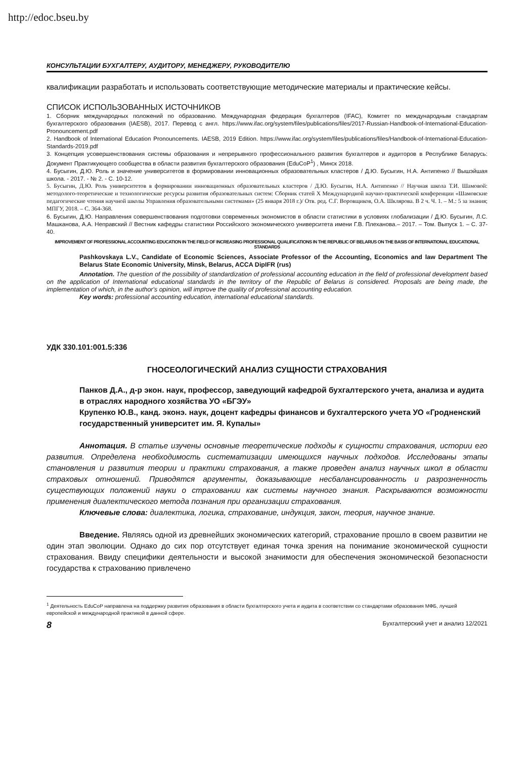http://edoc.bseu.by
КОНСУЛЬТАЦИИ БУХГАЛТЕРУ, АУДИТОРУ, МЕНЕДЖЕРУ, РУКОВОДИТЕЛЮ
квалификации разработать и использовать соответствующие методические материалы и практические кейсы.
СПИСОК ИСПОЛЬЗОВАННЫХ ИСТОЧНИКОВ
1. Сборник международных положений по образованию. Международная федерация бухгалтеров (IFAC), Комитет по международным стандартам бухгалтерского образования (IAESB), 2017. Перевод с англ. https://www.ifac.org/system/files/publications/files/2017-Russian-Handbook-of-International-Education-Pronouncement.pdf
2. Handbook of International Education Pronouncements. IAESB, 2019 Edition. https://www.ifac.org/system/files/publications/files/Handbook-of-International-Education-Standards-2019.pdf
3. Концепция усовершенствования системы образования и непрерывного профессионального развития бухгалтеров и аудиторов в Республике Беларусь: Документ Практикующего сообщества в области развития бухгалтерского образования (EduCoP<sup>1</sup>) , Минск 2018.
4. Бусыгин, Д.Ю. Роль и значение университетов в формировании инновационных образовательных кластеров / Д.Ю. Бусыгин, Н.А. Антипенко // Вышэйшая школа. - 2017. - № 2. - С. 10-12.
5. Бусыгин, Д.Ю. Роль университетов в формировании инновационных образовательных кластеров / Д.Ю. Бусыгин, Н.А. Антипенко // Научная школа Т.И. Шамовой: методолого-теоретические и технологические ресурсы развития образовательных систем: Сборник статей X Международной научно-практической конференции «Шамовские педагогические чтения научной школы Управления образовательными системами» (25 января 2018 г.)/ Отв. ред. С.Г. Воровщиков, О.А. Шклярова. В 2 ч. Ч. 1. – М.: 5 за знания; МПГУ, 2018. – С. 364-368.
6. Бусыгин, Д.Ю. Направления совершенствования подготовки современных экономистов в области статистики в условиях глобализации / Д.Ю. Бусыгин, Л.С. Машканова, А.А. Неправский // Вестник кафедры статистики Российского экономического университета имени Г.В. Плеханова.– 2017. – Том. Выпуск 1. – С. 37-40.
IMPROVEMENT OF PROFESSIONAL ACCOUNTING EDUCATION IN THE FIELD OF INCREASING PROFESSIONAL QUALIFICATIONS IN THE REPUBLIC OF BELARUS ON THE BASIS OF INTERNATIONAL EDUCATIONAL STANDARDS
Pashkovskaya L.V., Candidate of Economic Sciences, Associate Professor of the Accounting, Economics and law Department The Belarus State Economic University, Minsk, Belarus, ACCA DipIFR (rus)
Annotation. The question of the possibility of standardization of professional accounting education in the field of professional development based on the application of International educational standards in the territory of the Republic of Belarus is considered. Proposals are being made, the implementation of which, in the author's opinion, will improve the quality of professional accounting education.
Key words: professional accounting education, international educational standards.
УДК 330.101:001.5:336
ГНОСЕОЛОГИЧЕСКИЙ АНАЛИЗ СУЩНОСТИ СТРАХОВАНИЯ
Панков Д.А., д-р экон. наук, профессор, заведующий кафедрой бухгалтерского учета, анализа и аудита в отраслях народного хозяйства УО «БГЭУ»
Крупенко Ю.В., канд. эконэ. наук, доцент кафедры финансов и бухгалтерского учета УО «Гродненский государственный университет им. Я. Купалы»
Аннотация. В статье изучены основные теоретические подходы к сущности страхования, истории его развития. Определена необходимость систематизации имеющихся научных подходов. Исследованы этапы становления и развития теории и практики страхования, а также проведен анализ научных школ в области страховых отношений. Приводятся аргументы, доказывающие несбалансированность и разрозненность существующих положений науки о страховании как системы научного знания. Раскрываются возможности применения диалектического метода познания при организации страхования.
Ключевые слова: диалектика, логика, страхование, индукция, закон, теория, научное знание.
Введение. Являясь одной из древнейших экономических категорий, страхование прошло в своем развитии не один этап эволюции. Однако до сих пор отсутствует единая точка зрения на понимание экономической сущности страхования. Ввиду специфики деятельности и высокой значимости для обеспечения экономической безопасности государства к страхованию привлечено
<sup>1</sup> Деятельность EduCoP направлена на поддержку развития образования в области бухгалтерского учета и аудита в соответствии со стандартами образования МФБ, лучшей европейской и международной практикой в данной сфере.
8 Бухгалтерский учет и анализ 12/2021